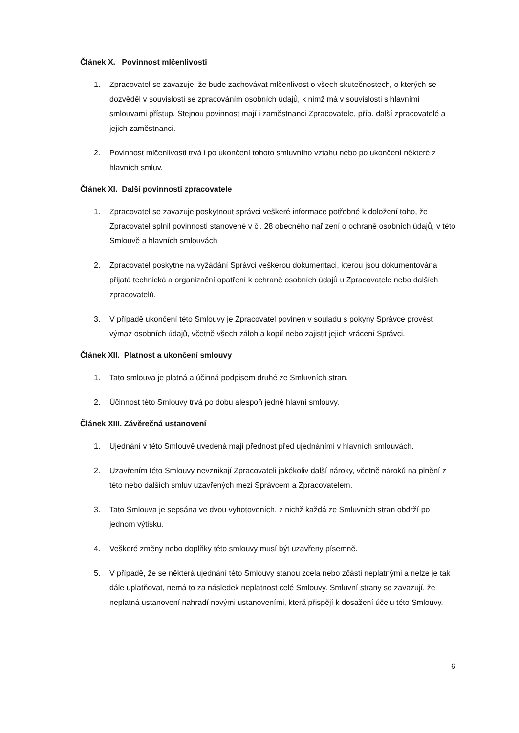Článek X. Povinnost mlčenlivosti
1. Zpracovatel se zavazuje, že bude zachovávat mlčenlivost o všech skutečnostech, o kterých se dozvěděl v souvislosti se zpracováním osobních údajů, k nimž má v souvislosti s hlavními smlouvami přístup. Stejnou povinnost mají i zaměstnanci Zpracovatele, příp. další zpracovatelé a jejich zaměstnanci.
2. Povinnost mlčenlivosti trvá i po ukončení tohoto smluvního vztahu nebo po ukončení některé z hlavních smluv.
Článek XI. Další povinnosti zpracovatele
1. Zpracovatel se zavazuje poskytnout správci veškeré informace potřebné k doložení toho, že Zpracovatel splnil povinnosti stanovené v čl. 28 obecného nařízení o ochraně osobních údajů, v této Smlouvě a hlavních smlouvách
2. Zpracovatel poskytne na vyžádání Správci veškerou dokumentaci, kterou jsou dokumentována přijatá technická a organizační opatření k ochraně osobních údajů u Zpracovatele nebo dalších zpracovatelů.
3. V případě ukončení této Smlouvy je Zpracovatel povinen v souladu s pokyny Správce provést výmaz osobních údajů, včetně všech záloh a kopií nebo zajistit jejich vrácení Správci.
Článek XII. Platnost a ukončení smlouvy
1. Tato smlouva je platná a účinná podpisem druhé ze Smluvních stran.
2. Účinnost této Smlouvy trvá po dobu alespoň jedné hlavní smlouvy.
Článek XIII. Závěrečná ustanovení
1. Ujednání v této Smlouvě uvedená mají přednost před ujednáními v hlavních smlouvách.
2. Uzavřením této Smlouvy nevznikají Zpracovateli jakékoliv další nároky, včetně nároků na plnění z této nebo dalších smluv uzavřených mezi Správcem a Zpracovatelem.
3. Tato Smlouva je sepsána ve dvou vyhotoveních, z nichž každá ze Smluvních stran obdrží po jednom výtisku.
4. Veškeré změny nebo doplňky této smlouvy musí být uzavřeny písemně.
5. V případě, že se některá ujednání této Smlouvy stanou zcela nebo zčásti neplatnými a nelze je tak dále uplatňovat, nemá to za následek neplatnost celé Smlouvy. Smluvní strany se zavazují, že neplatná ustanovení nahradí novými ustanoveními, která přispějí k dosažení účelu této Smlouvy.
6